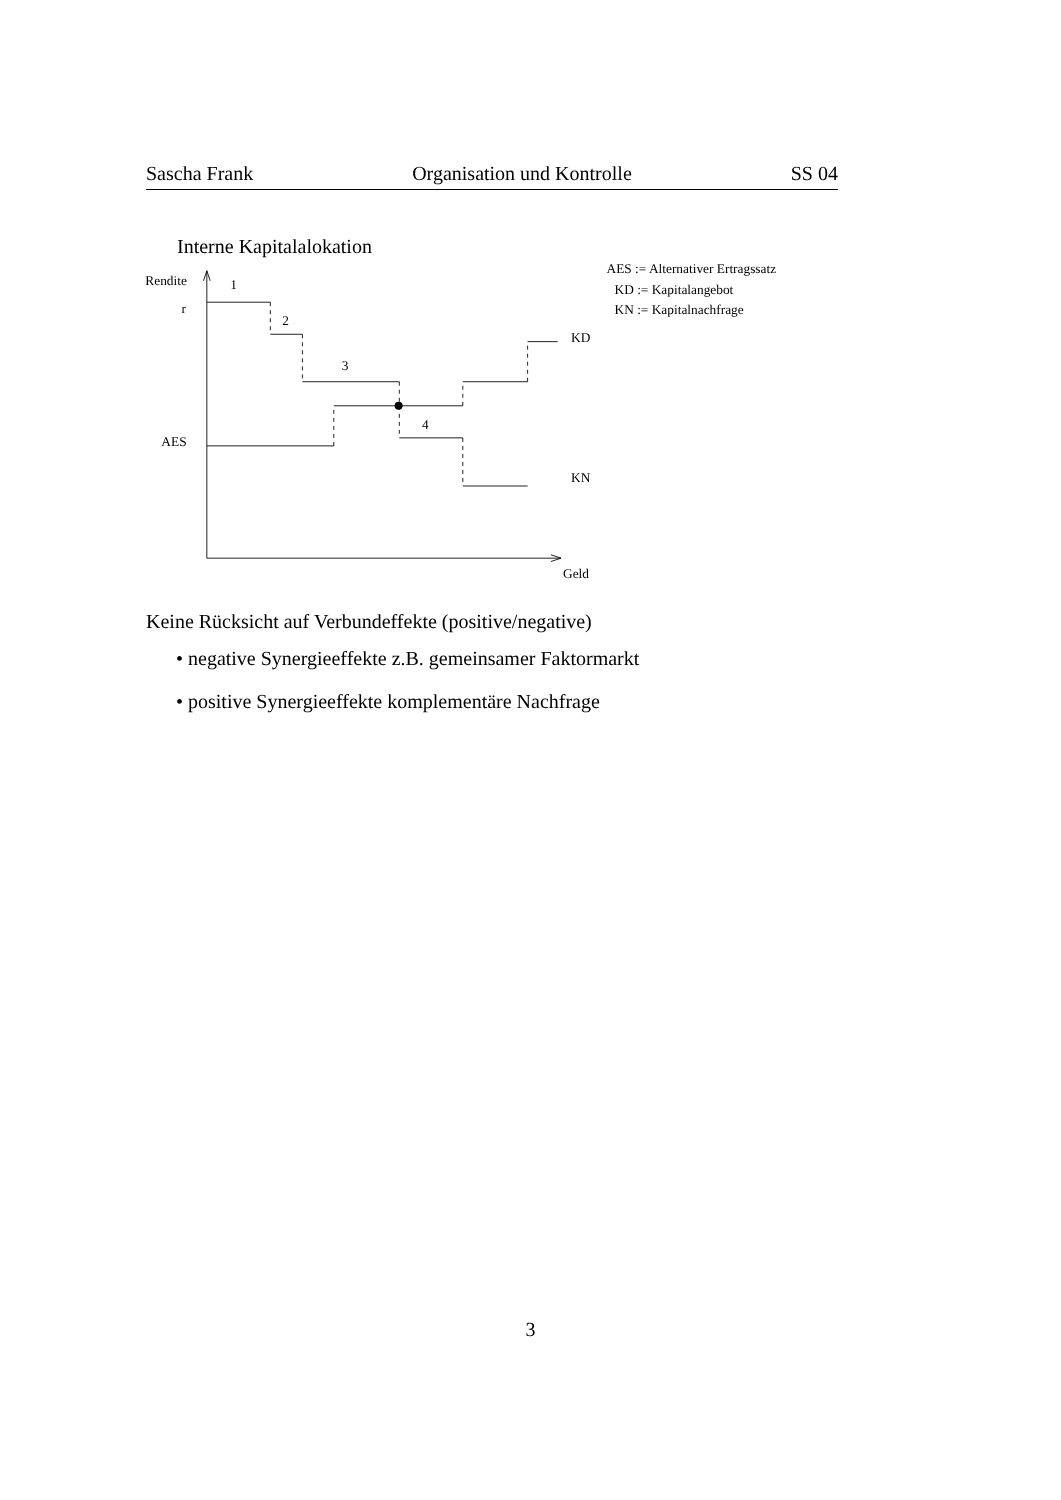Sascha Frank Organisation und Kontrolle SS 04
Interne Kapitalalokation
Rendite
r
AES
1
2
3
4
KD
KN
Geld
AES := Alternativer Ertragssatz
KD := Kapitalangebot
KN := Kapitalnachfrage
Keine Rücksicht auf Verbundeffekte (positive/negative)
• negative Synergieeffekte z.B. gemeinsamer Faktormarkt
• positive Synergieeffekte komplementäre Nachfrage
3